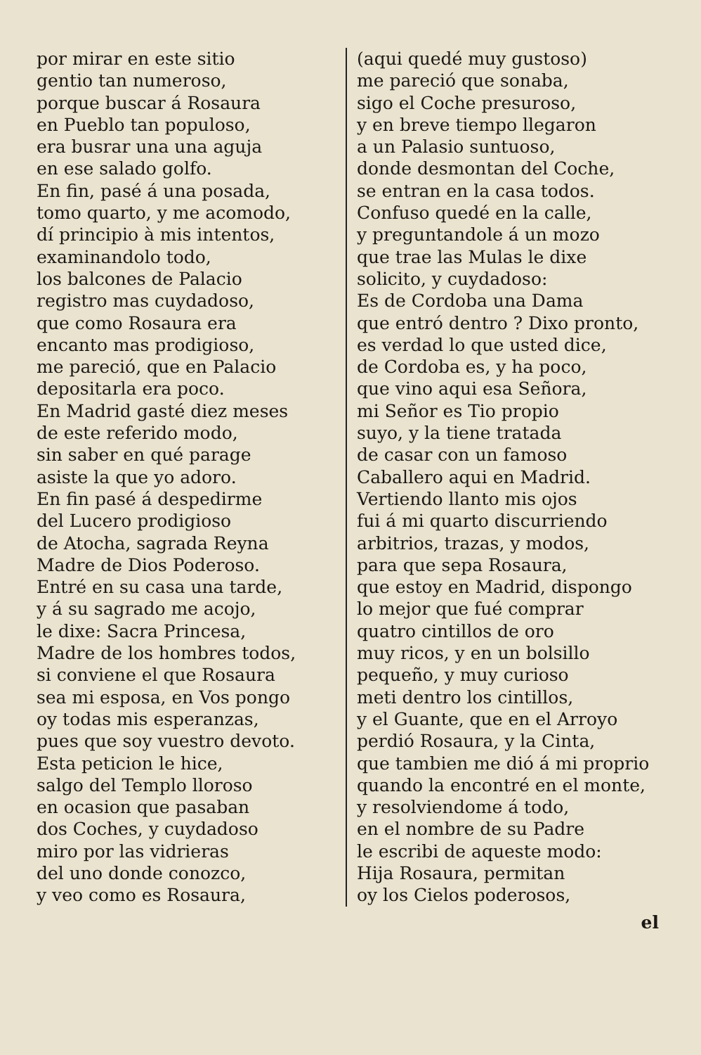por mirar en este sitio
gentio tan numeroso,
porque buscar á Rosaura
en Pueblo tan populoso,
era busrar una una aguja
en ese salado golfo.
En fin, pasé á una posada,
tomo quarto, y me acomodo,
dí principio à mis intentos,
examinandolo todo,
los balcones de Palacio
registro mas cuydadoso,
que como Rosaura era
encanto mas prodigioso,
me pareció, que en Palacio
depositarla era poco.
En Madrid gasté diez meses
de este referido modo,
sin saber en qué parage
asiste la que yo adoro.
En fin pasé á despedirme
del Lucero prodigioso
de Atocha, sagrada Reyna
Madre de Dios Poderoso.
Entré en su casa una tarde,
y á su sagrado me acojo,
le dixe: Sacra Princesa,
Madre de los hombres todos,
si conviene el que Rosaura
sea mi esposa, en Vos pongo
oy todas mis esperanzas,
pues que soy vuestro devoto.
Esta peticion le hice,
salgo del Templo lloroso
en ocasion que pasaban
dos Coches, y cuydadoso
miro por las vidrieras
del uno donde conozco,
y veo como es Rosaura,
(aqui quedé muy gustoso)
me pareció que sonaba,
sigo el Coche presuroso,
y en breve tiempo llegaron
a un Palasio suntuoso,
donde desmontan del Coche,
se entran en la casa todos.
Confuso quedé en la calle,
y preguntandole á un mozo
que trae las Mulas le dixe
solicito, y cuydadoso:
Es de Cordoba una Dama
que entró dentro ? Dixo pronto,
es verdad lo que usted dice,
de Cordoba es, y ha poco,
que vino aqui esa Señora,
mi Señor es Tio propio
suyo, y la tiene tratada
de casar con un famoso
Caballero aqui en Madrid.
Vertiendo llanto mis ojos
fui á mi quarto discurriendo
arbitrios, trazas, y modos,
para que sepa Rosaura,
que estoy en Madrid, dispongo
lo mejor que fué comprar
quatro cintillos de oro
muy ricos, y en un bolsillo
pequeño, y muy curioso
meti dentro los cintillos,
y el Guante, que en el Arroyo
perdió Rosaura, y la Cinta,
que tambien me dió á mi proprio
quando la encontré en el monte,
y resolviendome á todo,
en el nombre de su Padre
le escribi de aqueste modo:
Hija Rosaura, permitan
oy los Cielos poderosos,
el